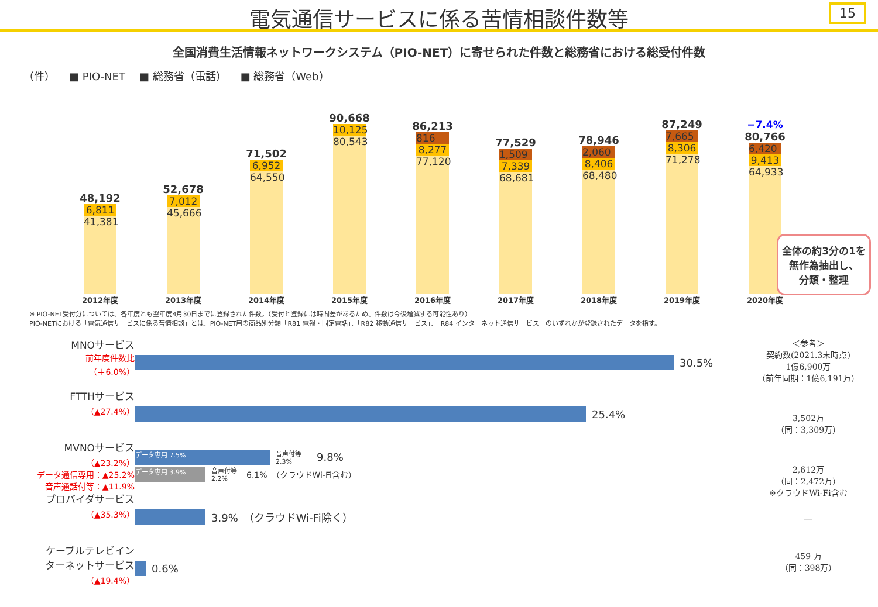電気通信サービスに係る苦情相談件数等
15
全国消費生活情報ネットワークシステム（PIO-NET）に寄せられた件数と総務省における総受付件数
（件） ■ PIO-NET ■ 総務省（電話） ■ 総務省（Web）
48,192
6,811
41,381
52,678
7,012
45,666
71,502
6,952
64,550
90,668
10,125
80,543
86,213
816
8,277
77,120
77,529
1,509
7,339
68,681
78,946
2,060
8,406
68,480
87,249
7,665
8,306
71,278
−7.4%
80,766
6,420
9,413
64,933
2012年度 2013年度 2014年度 2015年度 2016年度 2017年度 2018年度 2019年度 2020年度
全体の約3分の1を
無作為抽出し、
分類・整理
※ PIO-NET受付分については、各年度とも翌年度4月30日までに登録された件数。（受付と登録には時間差があるため、件数は今後増減する可能性あり）
PIO-NETにおける「電気通信サービスに係る苦情相談」とは、PIO-NET用の商品別分類「R81 電報・固定電話」、「R82 移動通信サービス」、「R84 インターネット通信サービス」のいずれかが登録されたデータを指す。
MNOサービス
前年度件数比
（＋6.0%）
FTTHサービス
（▲27.4%）
MVNOサービス
（▲23.2%）
データ通信専用：▲25.2%
音声通話付等：▲11.9%
プロバイダサービス
（▲35.3%）
ケーブルテレビイン
ターネットサービス
（▲19.4%）
30.5%
25.4%
データ専用 7.5%
音声付等 2.3%
9.8%
データ専用 3.9%
音声付等 2.2%
6.1%　（クラウドWi-Fi含む）
3.9%　（クラウドWi-Fi除く）
0.6%
＜参考＞
契約数(2021.3末時点)
1億6,900万
（前年同期：1億6,191万）
3,502万
（同：3,309万）
2,612万
（同：2,472万）
※クラウドWi-Fi含む
―
459 万
（同：398万）